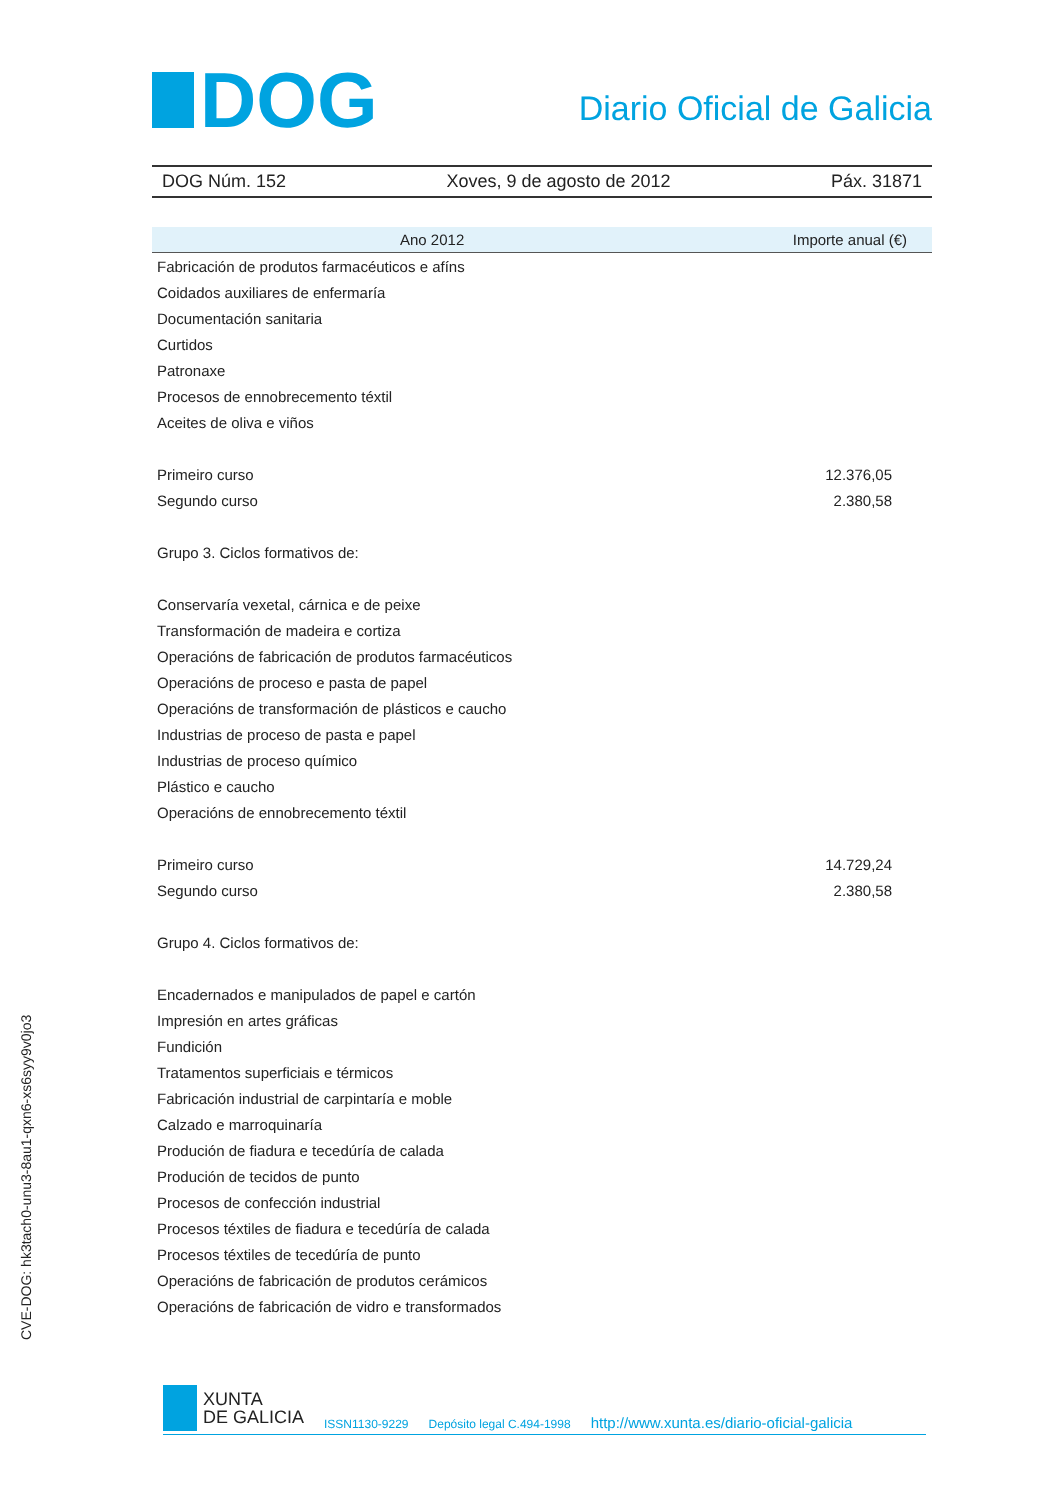DOG
Diario Oficial de Galicia
DOG Núm. 152 Xoves, 9 de agosto de 2012 Páx. 31871
| Ano 2012 | Importe anual (€) |
| --- | --- |
| Fabricación de produtos farmacéuticos e afíns | |
| Coidados auxiliares de enfermaría | |
| Documentación sanitaria | |
| Curtidos | |
| Patronaxe | |
| Procesos de ennobrecemento téxtil | |
| Aceites de oliva e viños | |
| Primeiro curso | 12.376,05 |
| Segundo curso | 2.380,58 |
| Grupo 3. Ciclos formativos de: | |
| Conservaría vexetal, cárnica e de peixe | |
| Transformación de madeira e cortiza | |
| Operacións de fabricación de produtos farmacéuticos | |
| Operacións de proceso e pasta de papel | |
| Operacións de transformación de plásticos e caucho | |
| Industrias de proceso de pasta e papel | |
| Industrias de proceso químico | |
| Plástico e caucho | |
| Operacións de ennobrecemento téxtil | |
| Primeiro curso | 14.729,24 |
| Segundo curso | 2.380,58 |
| Grupo 4. Ciclos formativos de: | |
| Encadernados e manipulados de papel e cartón | |
| Impresión en artes gráficas | |
| Fundición | |
| Tratamentos superficiais e térmicos | |
| Fabricación industrial de carpintaría e moble | |
| Calzado e marroquinaría | |
| Produción de fiadura e tecedúría de calada | |
| Produción de tecidos de punto | |
| Procesos de confección industrial | |
| Procesos téxtiles de fiadura e tecedúría de calada | |
| Procesos téxtiles de tecedúría de punto | |
| Operacións de fabricación de produtos cerámicos | |
| Operacións de fabricación de vidro e transformados | |
CVE-DOG: hk3tach0-unu3-8au1-qxn6-xs6syy9v0jo3
XUNTA
DE GALICIA
ISSN1130-9229 Depósito legal C.494-1998 http://www.xunta.es/diario-oficial-galicia